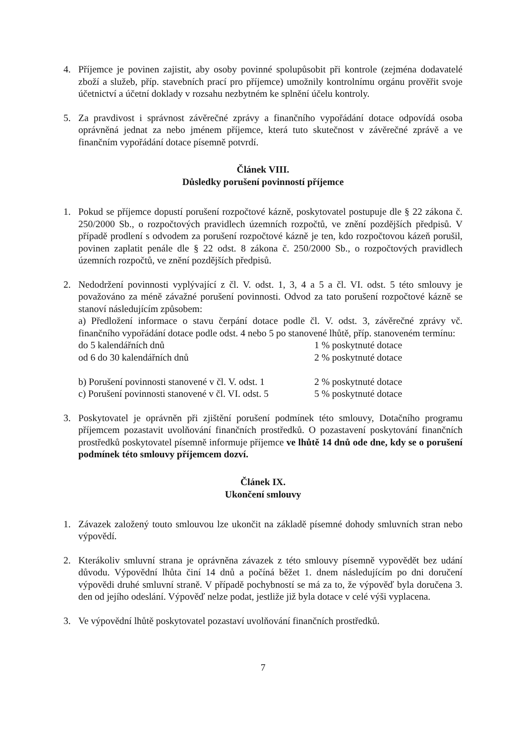4. Příjemce je povinen zajistit, aby osoby povinné spolupůsobit při kontrole (zejména dodavatelé zboží a služeb, příp. stavebních prací pro příjemce) umožnily kontrolnímu orgánu prověřit svoje účetnictví a účetní doklady v rozsahu nezbytném ke splnění účelu kontroly.
5. Za pravdivost i správnost závěrečné zprávy a finančního vypořádání dotace odpovídá osoba oprávněná jednat za nebo jménem příjemce, která tuto skutečnost v závěrečné zprávě a ve finančním vypořádání dotace písemně potvrdí.
Článek VIII.
Důsledky porušení povinností příjemce
1. Pokud se příjemce dopustí porušení rozpočtové kázně, poskytovatel postupuje dle § 22 zákona č. 250/2000 Sb., o rozpočtových pravidlech územních rozpočtů, ve znění pozdějších předpisů. V případě prodlení s odvodem za porušení rozpočtové kázně je ten, kdo rozpočtovou kázeň porušil, povinen zaplatit penále dle § 22 odst. 8 zákona č. 250/2000 Sb., o rozpočtových pravidlech územních rozpočtů, ve znění pozdějších předpisů.
2. Nedodržení povinnosti vyplývající z čl. V. odst. 1, 3, 4 a 5 a čl. VI. odst. 5 této smlouvy je považováno za méně závažné porušení povinnosti. Odvod za tato porušení rozpočtové kázně se stanoví následujícím způsobem:
a) Předložení informace o stavu čerpání dotace podle čl. V. odst. 3, závěrečné zprávy vč. finančního vypořádání dotace podle odst. 4 nebo 5 po stanovené lhůtě, příp. stanoveném termínu:
do 5 kalendářních dnů 1 % poskytnuté dotace
od 6 do 30 kalendářních dnů 2 % poskytnuté dotace
b) Porušení povinnosti stanovené v čl. V. odst. 1 2 % poskytnuté dotace
c) Porušení povinnosti stanovené v čl. VI. odst. 5 5 % poskytnuté dotace
3. Poskytovatel je oprávněn při zjištění porušení podmínek této smlouvy, Dotačního programu příjemcem pozastavit uvolňování finančních prostředků. O pozastavení poskytování finančních prostředků poskytovatel písemně informuje příjemce ve lhůtě 14 dnů ode dne, kdy se o porušení podmínek této smlouvy příjemcem dozví.
Článek IX.
Ukončení smlouvy
1. Závazek založený touto smlouvou lze ukončit na základě písemné dohody smluvních stran nebo výpovědí.
2. Kterákoliv smluvní strana je oprávněna závazek z této smlouvy písemně vypovědět bez udání důvodu. Výpovědní lhůta činí 14 dnů a počíná běžet 1. dnem následujícím po dni doručení výpovědi druhé smluvní straně. V případě pochybností se má za to, že výpověď byla doručena 3. den od jejího odeslání. Výpověď nelze podat, jestliže již byla dotace v celé výši vyplacena.
3. Ve výpovědní lhůtě poskytovatel pozastaví uvolňování finančních prostředků.
7